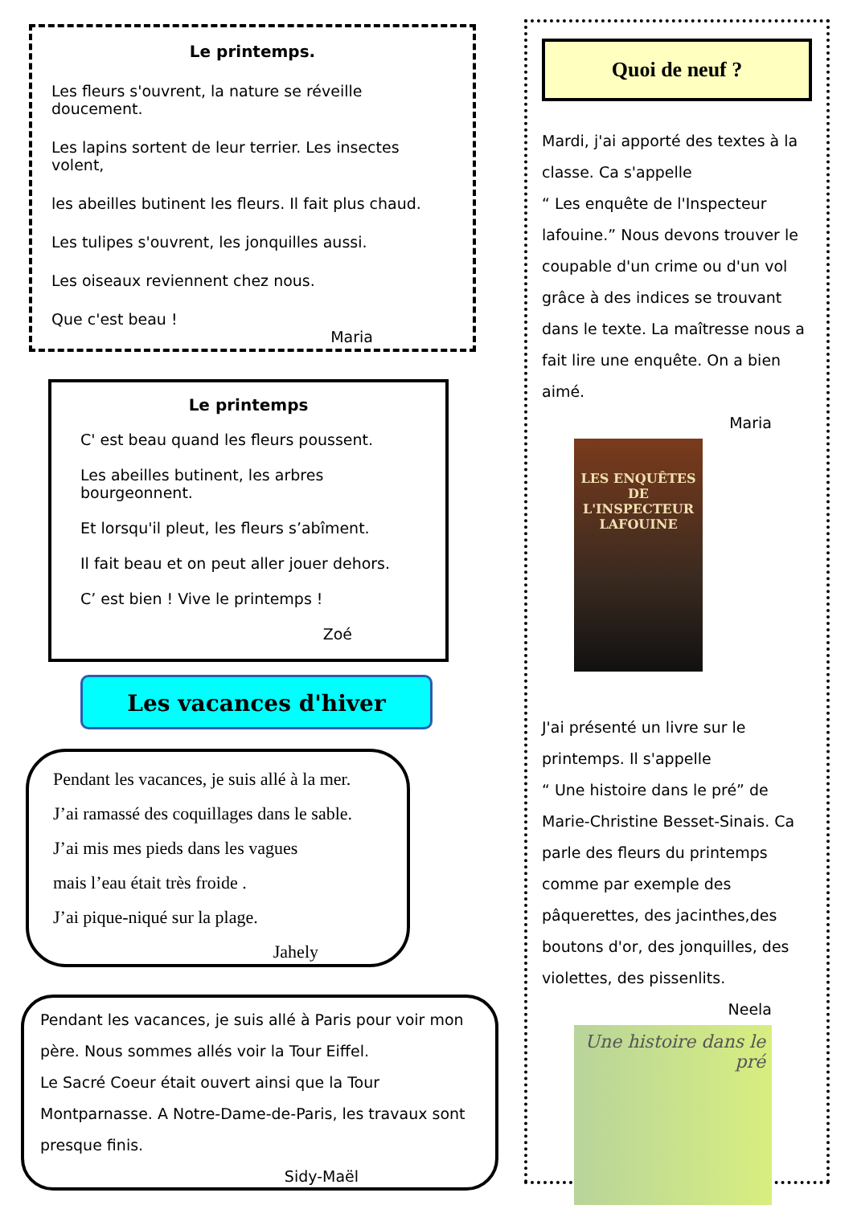Le printemps.
Les fleurs s'ouvrent, la nature se réveille doucement.
Les lapins sortent de leur terrier. Les insectes volent,
les abeilles butinent les fleurs. Il fait plus chaud.
Les tulipes s'ouvrent, les jonquilles aussi.
Les oiseaux reviennent chez nous.
Que c'est beau !
Maria
Le printemps
C' est beau quand les fleurs poussent.
Les abeilles butinent, les arbres bourgeonnent.
Et lorsqu'il pleut, les fleurs s’abîment.
Il fait beau et on peut aller jouer dehors.
C’ est bien ! Vive le printemps !
Zoé
Les vacances d'hiver
Pendant les vacances, je suis allé à la mer.
J’ai ramassé des coquillages dans le sable.
J’ai mis mes pieds dans les vagues
mais l’eau était très froide .
J’ai pique-niqué sur la plage.
Jahely
Pendant les vacances, je suis allé à Paris pour voir mon père. Nous sommes allés voir la Tour Eiffel.
Le Sacré Coeur était ouvert ainsi que la Tour Montparnasse. A Notre-Dame-de-Paris, les travaux sont presque finis.
Sidy-Maël
Quoi de neuf ?
Mardi, j'ai apporté des textes à la classe. Ca s'appelle
“ Les enquête de l'Inspecteur lafouine.” Nous devons trouver le coupable d'un crime ou d'un vol grâce à des indices se trouvant dans le texte. La maîtresse nous a fait lire une enquête. On a bien aimé.
Maria
LES ENQUÊTES
DE L'INSPECTEUR
LAFOUINE
J'ai présenté un livre sur le printemps. Il s'appelle
“ Une histoire dans le pré” de Marie-Christine Besset-Sinais. Ca parle des fleurs du printemps comme par exemple des pâquerettes, des jacinthes,des boutons d'or, des jonquilles, des violettes, des pissenlits.
Neela
Une histoire dans le pré